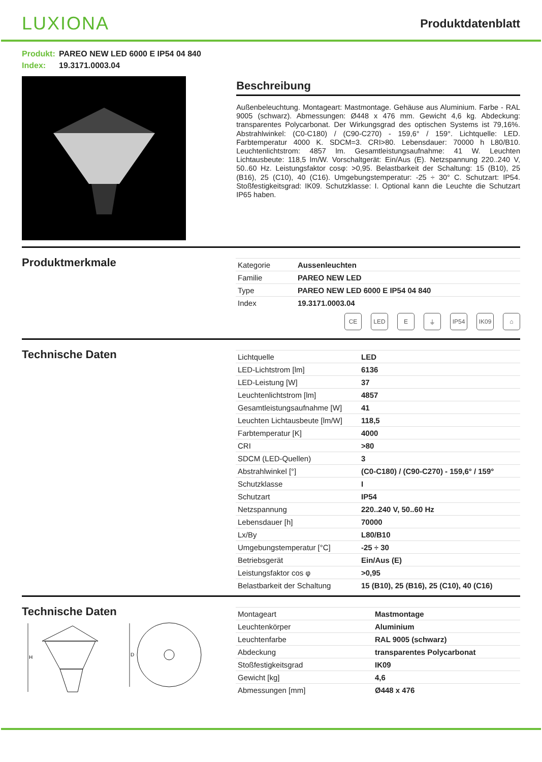LUXIONA
Produktdatenblatt
Produkt: PAREO NEW LED 6000 E IP54 04 840
Index: 19.3171.0003.04
Beschreibung
Außenbeleuchtung. Montageart: Mastmontage. Gehäuse aus Aluminium. Farbe - RAL 9005 (schwarz). Abmessungen: Ø448 x 476 mm. Gewicht 4,6 kg. Abdeckung: transparentes Polycarbonat. Der Wirkungsgrad des optischen Systems ist 79,16%. Abstrahlwinkel: (C0-C180) / (C90-C270) - 159,6° / 159°. Lichtquelle: LED. Farbtemperatur 4000 K. SDCM=3. CRI>80. Lebensdauer: 70000 h L80/B10. Leuchtenlichtstrom: 4857 lm. Gesamtleistungsaufnahme: 41 W. Leuchten Lichtausbeute: 118,5 lm/W. Vorschaltgerät: Ein/Aus (E). Netzspannung 220..240 V, 50..60 Hz. Leistungsfaktor cosφ: >0,95. Belastbarkeit der Schaltung: 15 (B10), 25 (B16), 25 (C10), 40 (C16). Umgebungstemperatur: -25 ÷ 30° C. Schutzart: IP54. Stoßfestigkeitsgrad: IK09. Schutzklasse: I. Optional kann die Leuchte die Schutzart IP65 haben.
Produktmerkmale
| Kategorie | Aussenleuchten |
| Familie | PAREO NEW LED |
| Type | PAREO NEW LED 6000 E IP54 04 840 |
| Index | 19.3171.0003.04 |
CE LED E ⏚ IP54 IK09 ⌂
Technische Daten
| Lichtquelle | LED |
| LED-Lichtstrom [lm] | 6136 |
| LED-Leistung [W] | 37 |
| Leuchtenlichtstrom [lm] | 4857 |
| Gesamtleistungsaufnahme [W] | 41 |
| Leuchten Lichtausbeute [lm/W] | 118,5 |
| Farbtemperatur [K] | 4000 |
| CRI | >80 |
| SDCM (LED-Quellen) | 3 |
| Abstrahlwinkel [°] | (C0-C180) / (C90-C270) - 159,6° / 159° |
| Schutzklasse | I |
| Schutzart | IP54 |
| Netzspannung | 220..240 V, 50..60 Hz |
| Lebensdauer [h] | 70000 |
| Lx/By | L80/B10 |
| Umgebungstemperatur [°C] | -25 ÷ 30 |
| Betriebsgerät | Ein/Aus (E) |
| Leistungsfaktor cos φ | >0,95 |
| Belastbarkeit der Schaltung | 15 (B10), 25 (B16), 25 (C10), 40 (C16) |
Technische Daten
H
D
| Montageart | Mastmontage |
| Leuchtenkörper | Aluminium |
| Leuchtenfarbe | RAL 9005 (schwarz) |
| Abdeckung | transparentes Polycarbonat |
| Stoßfestigkeitsgrad | IK09 |
| Gewicht [kg] | 4,6 |
| Abmessungen [mm] | Ø448 x 476 |